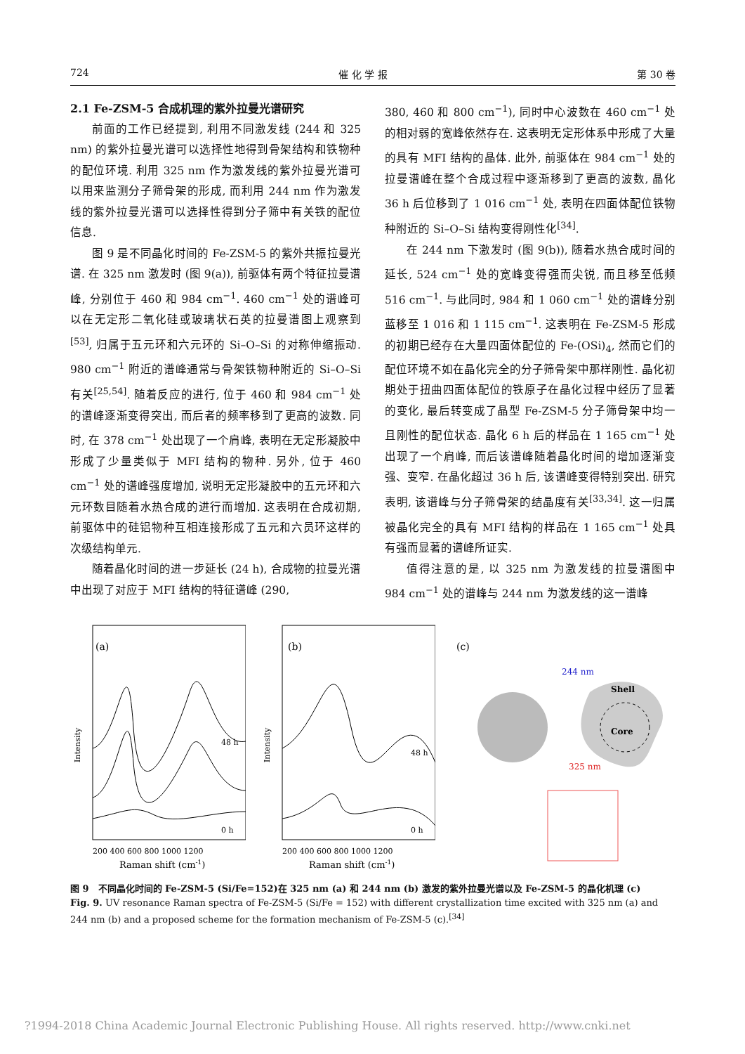724 催 化 学 报 第 30 卷
2.1 Fe-ZSM-5 合成机理的紫外拉曼光谱研究
前面的工作已经提到, 利用不同激发线 (244 和 325 nm) 的紫外拉曼光谱可以选择性地得到骨架结构和铁物种的配位环境. 利用 325 nm 作为激发线的紫外拉曼光谱可以用来监测分子筛骨架的形成, 而利用 244 nm 作为激发线的紫外拉曼光谱可以选择性得到分子筛中有关铁的配位信息.
图 9 是不同晶化时间的 Fe-ZSM-5 的紫外共振拉曼光谱. 在 325 nm 激发时 (图 9(a)), 前驱体有两个特征拉曼谱峰, 分别位于 460 和 984 cm<sup>−1</sup>. 460 cm<sup>−1</sup> 处的谱峰可以在无定形二氧化硅或玻璃状石英的拉曼谱图上观察到<sup>[53]</sup>, 归属于五元环和六元环的 Si–O–Si 的对称伸缩振动. 980 cm<sup>−1</sup> 附近的谱峰通常与骨架铁物种附近的 Si–O–Si 有关<sup>[25,54]</sup>. 随着反应的进行, 位于 460 和 984 cm<sup>−1</sup> 处的谱峰逐渐变得突出, 而后者的频率移到了更高的波数. 同时, 在 378 cm<sup>−1</sup> 处出现了一个肩峰, 表明在无定形凝胶中形成了少量类似于 MFI 结构的物种. 另外, 位于 460 cm<sup>−1</sup> 处的谱峰强度增加, 说明无定形凝胶中的五元环和六元环数目随着水热合成的进行而增加. 这表明在合成初期, 前驱体中的硅铝物种互相连接形成了五元和六员环这样的次级结构单元.
随着晶化时间的进一步延长 (24 h), 合成物的拉曼光谱中出现了对应于 MFI 结构的特征谱峰 (290,
380, 460 和 800 cm<sup>−1</sup>), 同时中心波数在 460 cm<sup>−1</sup> 处的相对弱的宽峰依然存在. 这表明无定形体系中形成了大量的具有 MFI 结构的晶体. 此外, 前驱体在 984 cm<sup>−1</sup> 处的拉曼谱峰在整个合成过程中逐渐移到了更高的波数, 晶化 36 h 后位移到了 1 016 cm<sup>−1</sup> 处, 表明在四面体配位铁物种附近的 Si–O–Si 结构变得刚性化<sup>[34]</sup>.
在 244 nm 下激发时 (图 9(b)), 随着水热合成时间的延长, 524 cm<sup>−1</sup> 处的宽峰变得强而尖锐, 而且移至低频 516 cm<sup>−1</sup>. 与此同时, 984 和 1 060 cm<sup>−1</sup> 处的谱峰分别蓝移至 1 016 和 1 115 cm<sup>−1</sup>. 这表明在 Fe-ZSM-5 形成的初期已经存在大量四面体配位的 Fe-(OSi)<sub>4</sub>, 然而它们的配位环境不如在晶化完全的分子筛骨架中那样刚性. 晶化初期处于扭曲四面体配位的铁原子在晶化过程中经历了显著的变化, 最后转变成了晶型 Fe-ZSM-5 分子筛骨架中均一且刚性的配位状态. 晶化 6 h 后的样品在 1 165 cm<sup>−1</sup> 处出现了一个肩峰, 而后该谱峰随着晶化时间的增加逐渐变强、变窄. 在晶化超过 36 h 后, 该谱峰变得特别突出. 研究表明, 该谱峰与分子筛骨架的结晶度有关<sup>[33,34]</sup>. 这一归属被晶化完全的具有 MFI 结构的样品在 1 165 cm<sup>−1</sup> 处具有强而显著的谱峰所证实.
值得注意的是, 以 325 nm 为激发线的拉曼谱图中 984 cm<sup>−1</sup> 处的谱峰与 244 nm 为激发线的这一谱峰
(a)
Intensity
200 400 600 800 1000 1200
Raman shift (cm-1)
48 h
0 h
(b)
Intensity
200 400 600 800 1000 1200
Raman shift (cm-1)
48 h
0 h
(c)
Shell
Core
244 nm
325 nm
图 9　不同晶化时间的 Fe-ZSM-5 (Si/Fe=152)在 325 nm (a) 和 244 nm (b) 激发的紫外拉曼光谱以及 Fe-ZSM-5 的晶化机理 (c)
Fig. 9. UV resonance Raman spectra of Fe-ZSM-5 (Si/Fe = 152) with different crystallization time excited with 325 nm (a) and 244 nm (b) and a proposed scheme for the formation mechanism of Fe-ZSM-5 (c).<sup>[34]</sup>
?1994-2018 China Academic Journal Electronic Publishing House. All rights reserved. http://www.cnki.net